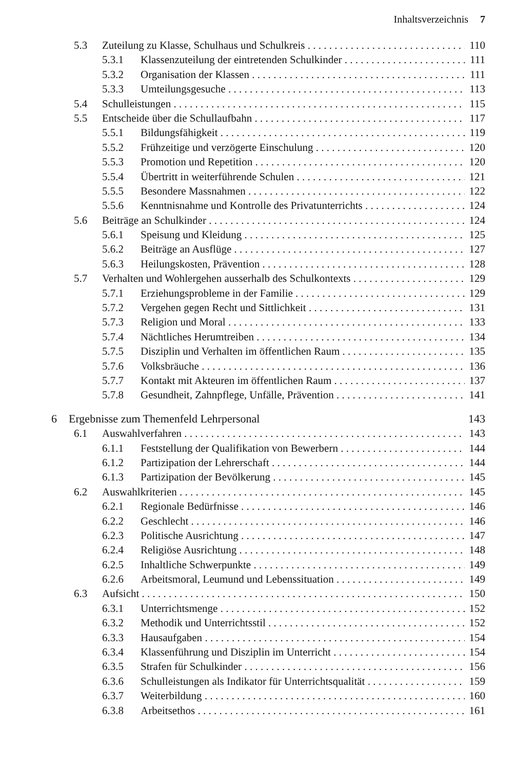Inhaltsverzeichnis 7
5.3 Zuteilung zu Klasse, Schulhaus und Schulkreis 110
5.3.1 Klassenzuteilung der eintretenden Schulkinder 111
5.3.2 Organisation der Klassen 111
5.3.3 Umteilungsgesuche 113
5.4 Schulleistungen 115
5.5 Entscheide über die Schullaufbahn 117
5.5.1 Bildungsfähigkeit 119
5.5.2 Frühzeitige und verzögerte Einschulung 120
5.5.3 Promotion und Repetition 120
5.5.4 Übertritt in weiterführende Schulen 121
5.5.5 Besondere Massnahmen 122
5.5.6 Kenntnisnahme und Kontrolle des Privatunterrichts 124
5.6 Beiträge an Schulkinder 124
5.6.1 Speisung und Kleidung 125
5.6.2 Beiträge an Ausflüge 127
5.6.3 Heilungskosten, Prävention 128
5.7 Verhalten und Wohlergehen ausserhalb des Schulkontexts 129
5.7.1 Erziehungsprobleme in der Familie 129
5.7.2 Vergehen gegen Recht und Sittlichkeit 131
5.7.3 Religion und Moral 133
5.7.4 Nächtliches Herumtreiben 134
5.7.5 Disziplin und Verhalten im öffentlichen Raum 135
5.7.6 Volksbräuche 136
5.7.7 Kontakt mit Akteuren im öffentlichen Raum 137
5.7.8 Gesundheit, Zahnpflege, Unfälle, Prävention 141
6 Ergebnisse zum Themenfeld Lehrpersonal 143
6.1 Auswahlverfahren 143
6.1.1 Feststellung der Qualifikation von Bewerbern 144
6.1.2 Partizipation der Lehrerschaft 144
6.1.3 Partizipation der Bevölkerung 145
6.2 Auswahlkriterien 145
6.2.1 Regionale Bedürfnisse 146
6.2.2 Geschlecht 146
6.2.3 Politische Ausrichtung 147
6.2.4 Religiöse Ausrichtung 148
6.2.5 Inhaltliche Schwerpunkte 149
6.2.6 Arbeitsmoral, Leumund und Lebenssituation 149
6.3 Aufsicht 150
6.3.1 Unterrichtsmenge 152
6.3.2 Methodik und Unterrichtsstil 152
6.3.3 Hausaufgaben 154
6.3.4 Klassenführung und Disziplin im Unterricht 154
6.3.5 Strafen für Schulkinder 156
6.3.6 Schulleistungen als Indikator für Unterrichtsqualität 159
6.3.7 Weiterbildung 160
6.3.8 Arbeitsethos 161